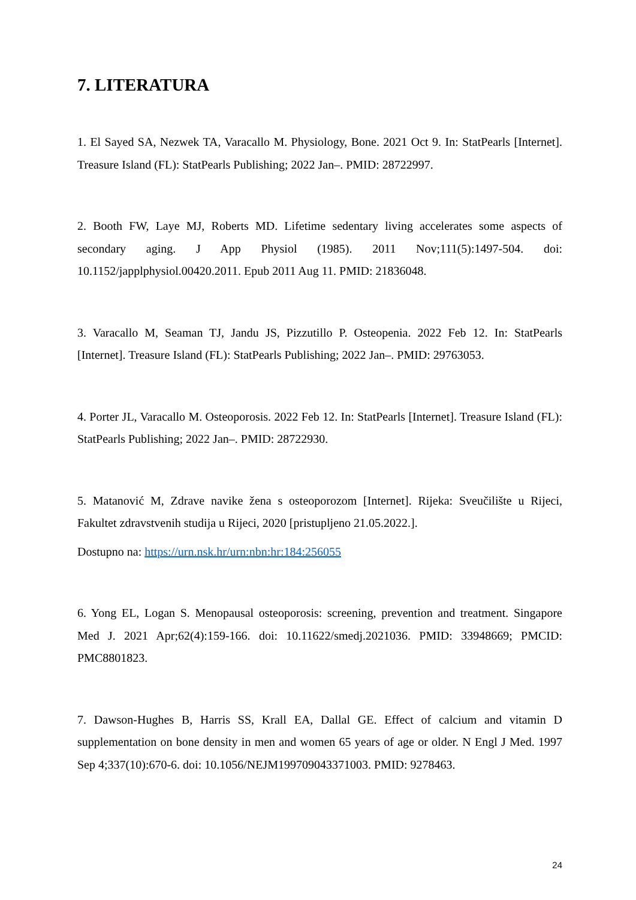7. LITERATURA
1. El Sayed SA, Nezwek TA, Varacallo M. Physiology, Bone. 2021 Oct 9. In: StatPearls [Internet]. Treasure Island (FL): StatPearls Publishing; 2022 Jan–. PMID: 28722997.
2. Booth FW, Laye MJ, Roberts MD. Lifetime sedentary living accelerates some aspects of secondary aging. J App Physiol (1985). 2011 Nov;111(5):1497-504. doi: 10.1152/japplphysiol.00420.2011. Epub 2011 Aug 11. PMID: 21836048.
3. Varacallo M, Seaman TJ, Jandu JS, Pizzutillo P. Osteopenia. 2022 Feb 12. In: StatPearls [Internet]. Treasure Island (FL): StatPearls Publishing; 2022 Jan–. PMID: 29763053.
4. Porter JL, Varacallo M. Osteoporosis. 2022 Feb 12. In: StatPearls [Internet]. Treasure Island (FL): StatPearls Publishing; 2022 Jan–. PMID: 28722930.
5. Matanović M, Zdrave navike žena s osteoporozom [Internet]. Rijeka: Sveučilište u Rijeci, Fakultet zdravstvenih studija u Rijeci, 2020 [pristupljeno 21.05.2022.].
Dostupno na: https://urn.nsk.hr/urn:nbn:hr:184:256055
6. Yong EL, Logan S. Menopausal osteoporosis: screening, prevention and treatment. Singapore Med J. 2021 Apr;62(4):159-166. doi: 10.11622/smedj.2021036. PMID: 33948669; PMCID: PMC8801823.
7. Dawson-Hughes B, Harris SS, Krall EA, Dallal GE. Effect of calcium and vitamin D supplementation on bone density in men and women 65 years of age or older. N Engl J Med. 1997 Sep 4;337(10):670-6. doi: 10.1056/NEJM199709043371003. PMID: 9278463.
24